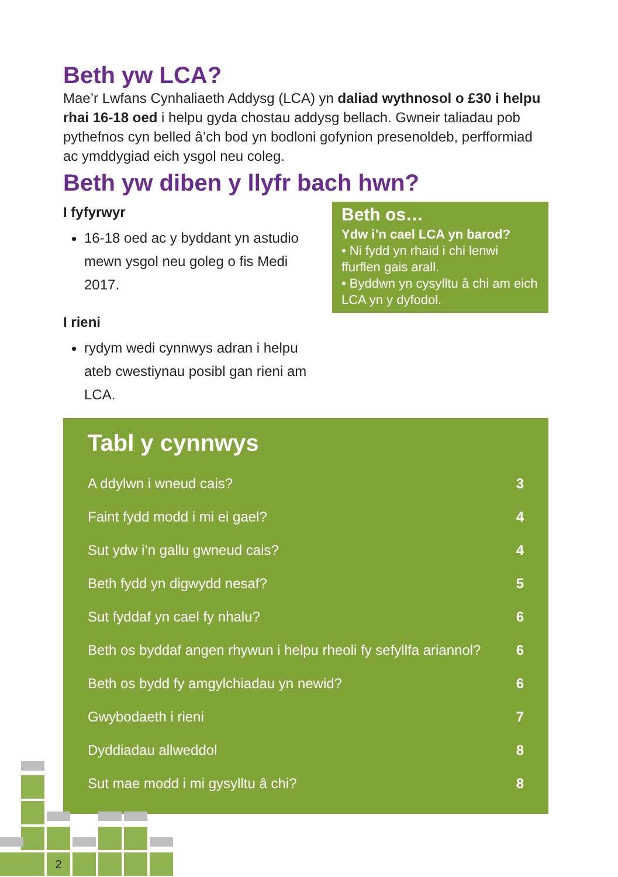Beth yw LCA?
Mae’r Lwfans Cynhaliaeth Addysg (LCA) yn daliad wythnosol o £30 i helpu rhai 16-18 oed i helpu gyda chostau addysg bellach. Gwneir taliadau pob pythefnos cyn belled â’ch bod yn bodloni gofynion presenoldeb, perfformiad ac ymddygiad eich ysgol neu coleg.
Beth yw diben y llyfr bach hwn?
I fyfyrwyr
16-18 oed ac y byddant yn astudio mewn ysgol neu goleg o fis Medi 2017.
I rieni
rydym wedi cynnwys adran i helpu ateb cwestiynau posibl gan rieni am LCA.
Beth os…
Ydw i’n cael LCA yn barod?
• Ni fydd yn rhaid i chi lenwi ffurflen gais arall.
• Byddwn yn cysylltu â chi am eich LCA yn y dyfodol.
Tabl y cynnwys
| A ddylwn i wneud cais? | 3 |
| Faint fydd modd i mi ei gael? | 4 |
| Sut ydw i’n gallu gwneud cais? | 4 |
| Beth fydd yn digwydd nesaf? | 5 |
| Sut fyddaf yn cael fy nhalu? | 6 |
| Beth os byddaf angen rhywun i helpu rheoli fy sefyllfa ariannol? | 6 |
| Beth os bydd fy amgylchiadau yn newid? | 6 |
| Gwybodaeth i rieni | 7 |
| Dyddiadau allweddol | 8 |
| Sut mae modd i mi gysylltu â chi? | 8 |
2